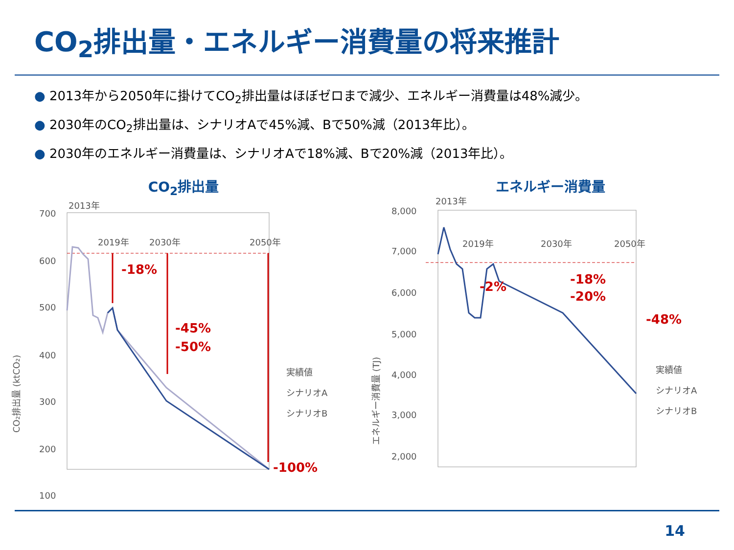CO<sub>2</sub>排出量・エネルギー消費量の将来推計
● 2013年から2050年に掛けてCO<sub>2</sub>排出量はほぼゼロまで減少、エネルギー消費量は48%減少。
● 2030年のCO<sub>2</sub>排出量は、シナリオAで45%減、Bで50%減（2013年比）。
● 2030年のエネルギー消費量は、シナリオAで18%減、Bで20%減（2013年比）。
CO<sub>2</sub>排出量
700
600
500
400
300
200
100
2013年
2019年
2030年
2050年
CO₂排出量 (ktCO₂)
実績値
シナリオA
シナリオB
-18%
-45%
-50%
-100%
エネルギー消費量
8,000
7,000
6,000
5,000
4,000
3,000
2,000
2013年
2019年
2030年
2050年
エネルギー消費量 (TJ)
実績値
シナリオA
シナリオB
-2%
-18%
-20%
-48%
14